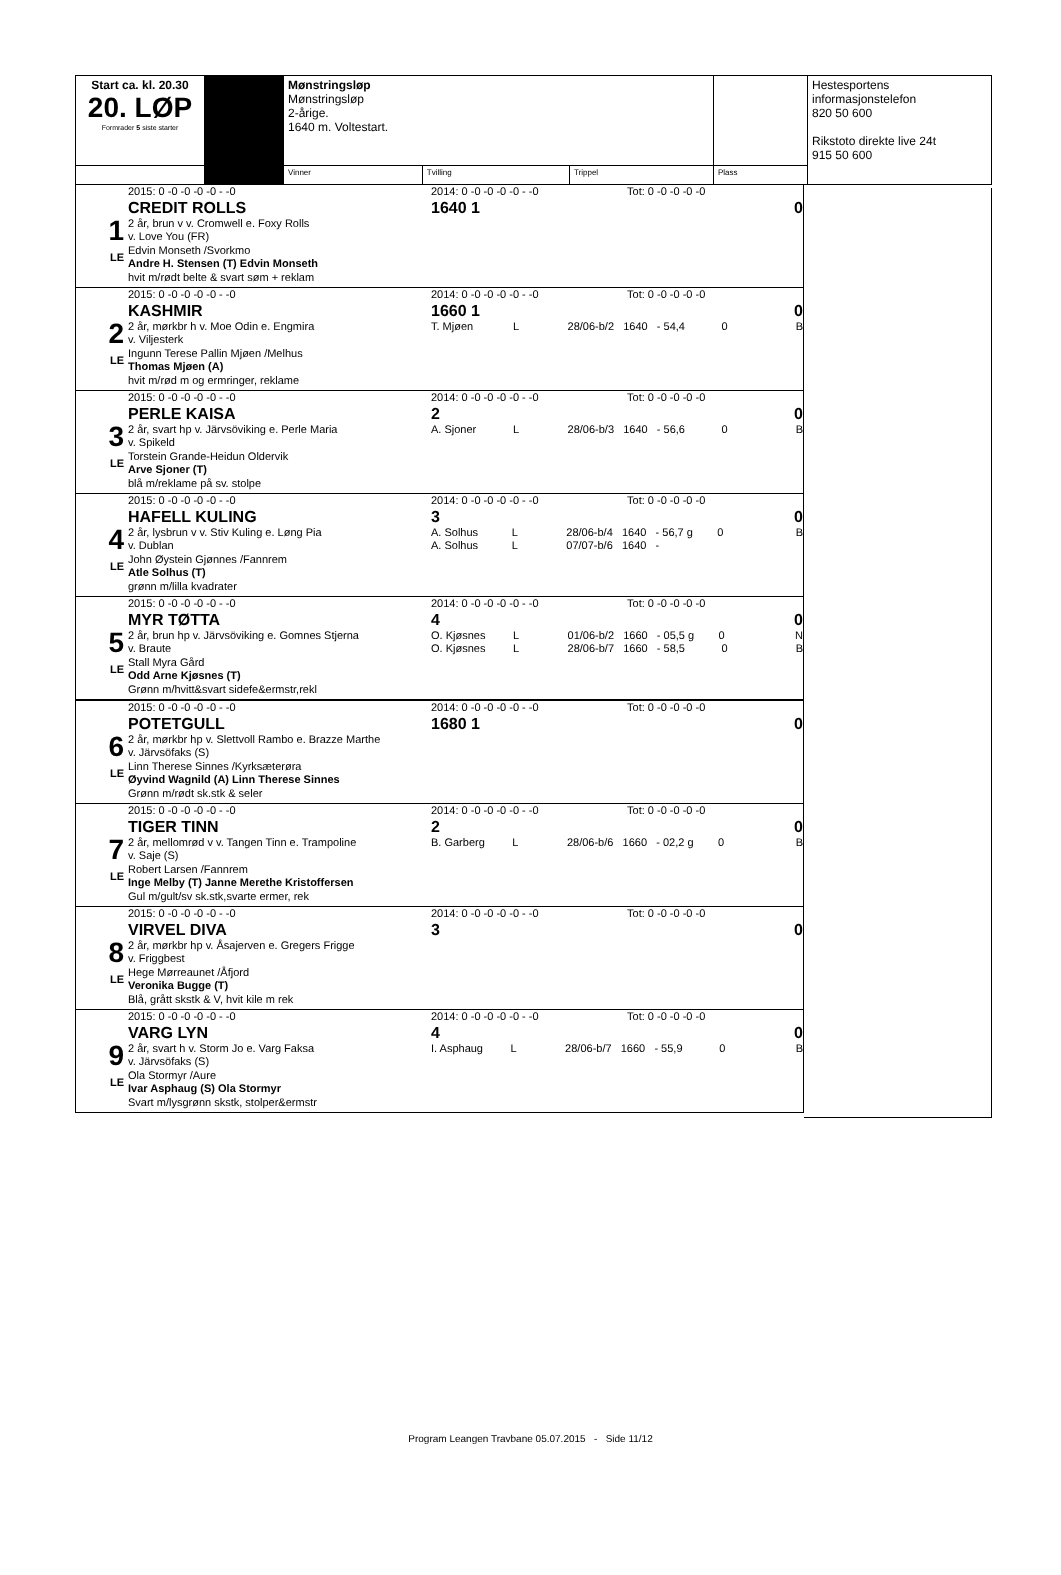| Start ca. kl. 20.30 20. LØP Formrader 5 siste starter | | Mønstringsløp Mønstringsløp 2-årige. 1640 m. Voltestart. | | | | Hestesportens informasjonstelefon 820 50 600 Rikstoto direkte live 24t 915 50 600 |
| | | Vinner | Tvilling | Trippel | Plass | |
1
LE
2015: 0 -0 -0 -0 -0 - -0
CREDIT ROLLS
2 år, brun v v. Cromwell e. Foxy Rolls
v. Love You (FR)
Edvin Monseth /Svorkmo
Andre H. Stensen (T) Edvin Monseth
hvit m/rødt belte & svart søm + reklam
2014: 0 -0 -0 -0 -0 - -0 Tot: 0 -0 -0 -0 -0
1640 1 0
2
LE
2015: 0 -0 -0 -0 -0 - -0
KASHMIR
2 år, mørkbr h v. Moe Odin e. Engmira
v. Viljesterk
Ingunn Terese Pallin Mjøen /Melhus
Thomas Mjøen (A)
hvit m/rød m og ermringer, reklame
2014: 0 -0 -0 -0 -0 - -0 Tot: 0 -0 -0 -0 -0
1660 1 0
T. Mjøen L 28/06-b/2 1640 - 54,4 0 B
3
LE
2015: 0 -0 -0 -0 -0 - -0
PERLE KAISA
2 år, svart hp v. Järvsöviking e. Perle Maria
v. Spikeld
Torstein Grande-Heidun Oldervik
Arve Sjoner (T)
blå m/reklame på sv. stolpe
2014: 0 -0 -0 -0 -0 - -0 Tot: 0 -0 -0 -0 -0
2 0
A. Sjoner L 28/06-b/3 1640 - 56,6 0 B
4
LE
2015: 0 -0 -0 -0 -0 - -0
HAFELL KULING
2 år, lysbrun v v. Stiv Kuling e. Løng Pia
v. Dublan
John Øystein Gjønnes /Fannrem
Atle Solhus (T)
grønn m/lilla kvadrater
2014: 0 -0 -0 -0 -0 - -0 Tot: 0 -0 -0 -0 -0
3 0
A. Solhus L 28/06-b/4 1640 - 56,7 g 0 B
A. Solhus L 07/07-b/6 1640 -
5
LE
2015: 0 -0 -0 -0 -0 - -0
MYR TØTTA
2 år, brun hp v. Järvsöviking e. Gomnes Stjerna
v. Braute
Stall Myra Gård
Odd Arne Kjøsnes (T)
Grønn m/hvitt&svart sidefe&ermstr,rekl
2014: 0 -0 -0 -0 -0 - -0 Tot: 0 -0 -0 -0 -0
4 0
O. Kjøsnes L 01/06-b/2 1660 - 05,5 g 0 N
O. Kjøsnes L 28/06-b/7 1660 - 58,5 0 B
6
LE
2015: 0 -0 -0 -0 -0 - -0
POTETGULL
2 år, mørkbr hp v. Slettvoll Rambo e. Brazze Marthe
v. Järvsöfaks (S)
Linn Therese Sinnes /Kyrksæterøra
Øyvind Wagnild (A) Linn Therese Sinnes
Grønn m/rødt sk.stk & seler
2014: 0 -0 -0 -0 -0 - -0 Tot: 0 -0 -0 -0 -0
1680 1 0
7
LE
2015: 0 -0 -0 -0 -0 - -0
TIGER TINN
2 år, mellomrød v v. Tangen Tinn e. Trampoline
v. Saje (S)
Robert Larsen /Fannrem
Inge Melby (T) Janne Merethe Kristoffersen
Gul m/gult/sv sk.stk,svarte ermer, rek
2014: 0 -0 -0 -0 -0 - -0 Tot: 0 -0 -0 -0 -0
2 0
B. Garberg L 28/06-b/6 1660 - 02,2 g 0 B
8
LE
2015: 0 -0 -0 -0 -0 - -0
VIRVEL DIVA
2 år, mørkbr hp v. Åsajerven e. Gregers Frigge
v. Friggbest
Hege Mørreaunet /Åfjord
Veronika Bugge (T)
Blå, grått skstk & V, hvit kile m rek
2014: 0 -0 -0 -0 -0 - -0 Tot: 0 -0 -0 -0 -0
3 0
9
LE
2015: 0 -0 -0 -0 -0 - -0
VARG LYN
2 år, svart h v. Storm Jo e. Varg Faksa
v. Järvsöfaks (S)
Ola Stormyr /Aure
Ivar Asphaug (S) Ola Stormyr
Svart m/lysgrønn skstk, stolper&ermstr
2014: 0 -0 -0 -0 -0 - -0 Tot: 0 -0 -0 -0 -0
4 0
I. Asphaug L 28/06-b/7 1660 - 55,9 0 B
Program Leangen Travbane 05.07.2015 - Side 11/12